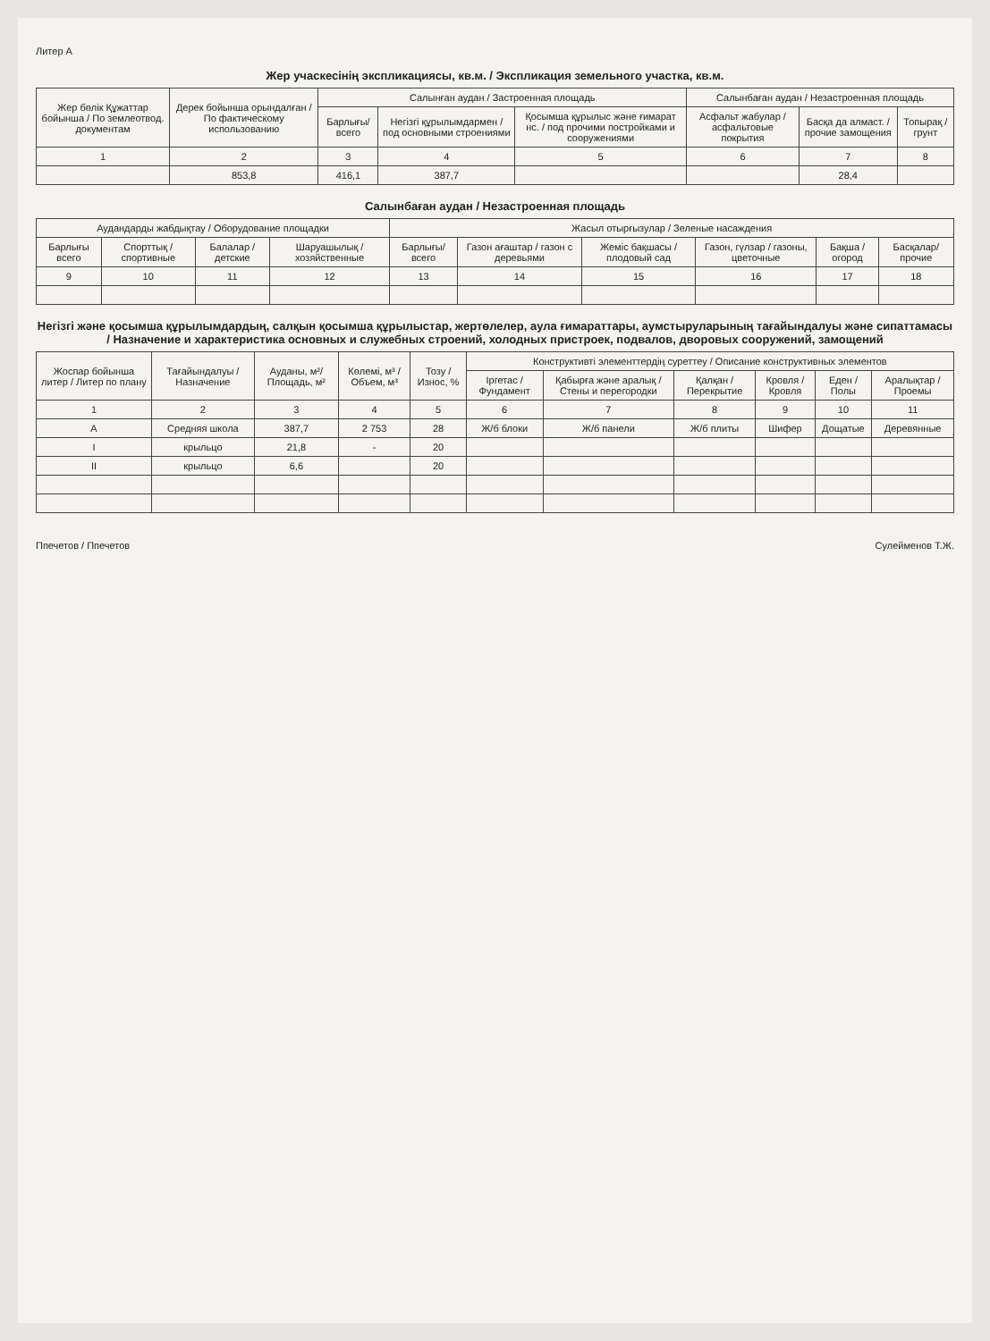Литер А
Жер учаскесінің экспликациясы, кв.м. / Экспликация земельного участка, кв.м.
| Жер бөлік Құжаттар бойынша / По землеотвод. документам | Дерек бойынша орындалған / По фактическому использованию | Салынған аудан / Застроенная площадь | | | Салынбаған аудан / Незастроенная площадь | | |
| --- | --- | --- | --- | --- | --- | --- | --- |
| | | Барлығы/ всего | Негізгі құрылымдармен / под основными строениями | Қосымша құрылыс және ғимарат нс. / под прочими постройками и сооружениями | Асфальт жабулар / асфальтовые покрытия | Басқа да алмаст. / прочие замощения | Топырақ / грунт |
| 1 | 2 | 3 | 4 | 5 | 6 | 7 | 8 |
| | 853,8 | 416,1 | 387,7 | | | 28,4 | |
Салынбаған аудан / Незастроенная площадь
| Аудандарды жабдықтау / Оборудование площадки | | | | Жасыл отырғызулар / Зеленые насаждения | | | | | |
| --- | --- | --- | --- | --- | --- | --- | --- | --- | --- |
| Барлығы всего | Спорттық / спортивные | Балалар / детские | Шаруашылық / хозяйственные | Барлығы/ всего | Газон ағаштар / газон с деревьями | Жеміс бақшасы / плодовый сад | Газон, гүлзар / газоны, цветочные | Бақша / огород | Басқалар/ прочие |
| 9 | 10 | 11 | 12 | 13 | 14 | 15 | 16 | 17 | 18 |
Негізгі және қосымша құрылымдардың, салқын қосымша құрылыстар, жертөлелер, аула ғимараттары, аумстыруларының тағайындалуы және сипаттамасы / Назначение и характеристика основных и служебных строений, холодных пристроек, подвалов, дворовых сооружений, замощений
| Жоспар бойынша литер / Литер по плану | Тағайындалуы / Назначение | Ауданы, м²/ Площадь, м² | Көлемі, м³ / Объем, м³ | Тозу / Износ, % | Конструктивті элементтердің суреттеу / Описание конструктивных элементов | | | | | |
| --- | --- | --- | --- | --- | --- | --- | --- | --- | --- | --- |
| | | | | | Іргетас / Фундамент | Қабырға және аралық / Стены и перегородки | Қалқан / Перекрытие | Кровля / Кровля | Еден / Полы | Аралықтар / Проемы |
| 1 | 2 | 3 | 4 | 5 | 6 | 7 | 8 | 9 | 10 | 11 |
| А | Средняя школа | 387,7 | 2 753 | 28 | Ж/б блоки | Ж/б панели | Ж/б плиты | Шифер | Дощатые | Деревянные |
| I | крыльцо | 21,8 | - | 20 | | | | | | |
| II | крыльцо | 6,6 | | 20 | | | | | | |
Ппечетов / Ппечетов Сулейменов Т.Ж.